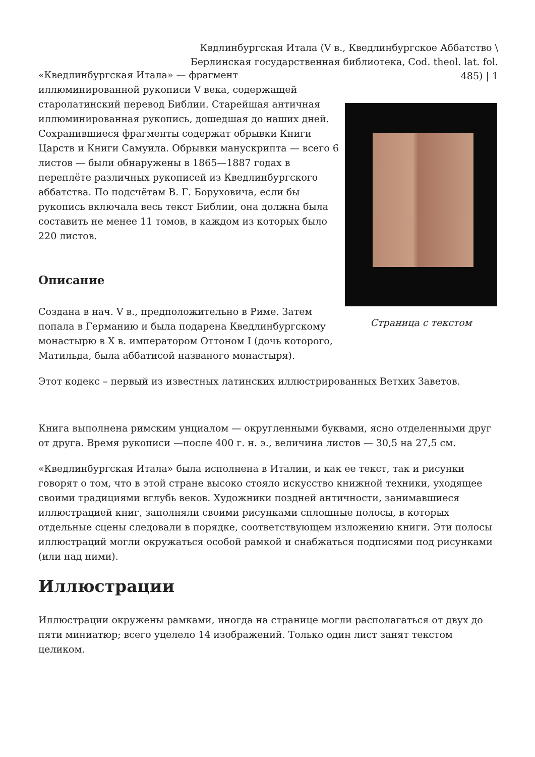Квдлинбургская Итала (V в., Кведлинбургское Аббатство \ Берлинская государственная библиотека, Cod. theol. lat. fol. 485) | 1
Страница с текстом
«Кведлинбургская Итала» — фрагмент иллюминированной рукописи V века, содержащей старолатинский перевод Библии. Старейшая античная иллюминированная рукопись, дошедшая до наших дней. Сохранившиеся фрагменты содержат обрывки Книги Царств и Книги Самуила. Обрывки манускрипта — всего 6 листов — были обнаружены в 1865—1887 годах в переплёте различных рукописей из Кведлинбургского аббатства. По подсчётам В. Г. Боруховича, если бы рукопись включала весь текст Библии, она должна была составить не менее 11 томов, в каждом из которых было 220 листов.
Описание
Создана в нач. V в., предположительно в Риме. Затем попала в Германию и была подарена Кведлинбургскому монастырю в X в. императором Оттоном I (дочь которого, Матильда, была аббатисой названого монастыря).
Этот кодекс – первый из известных латинских иллюстрированных Ветхих Заветов.
Книга выполнена римским унциалом — округленными буквами, ясно отделенными друг от друга. Время рукописи —после 400 г. н. э., величина листов — 30,5 на 27,5 см.
«Кведлинбургская Итала» была исполнена в Италии, и как ее текст, так и рисунки говорят о том, что в этой стране высоко стояло искусство книжной техники, уходящее своими традициями вглубь веков. Художники поздней античности, занимавшиеся иллюстрацией книг, заполняли своими рисунками сплошные полосы, в которых отдельные сцены следовали в порядке, соответствующем изложению книги. Эти полосы иллюстраций могли окружаться особой рамкой и снабжаться подписями под рисунками (или над ними).
Иллюстрации
Иллюстрации окружены рамками, иногда на странице могли располагаться от двух до пяти миниатюр; всего уцелело 14 изображений. Только один лист занят текстом целиком.